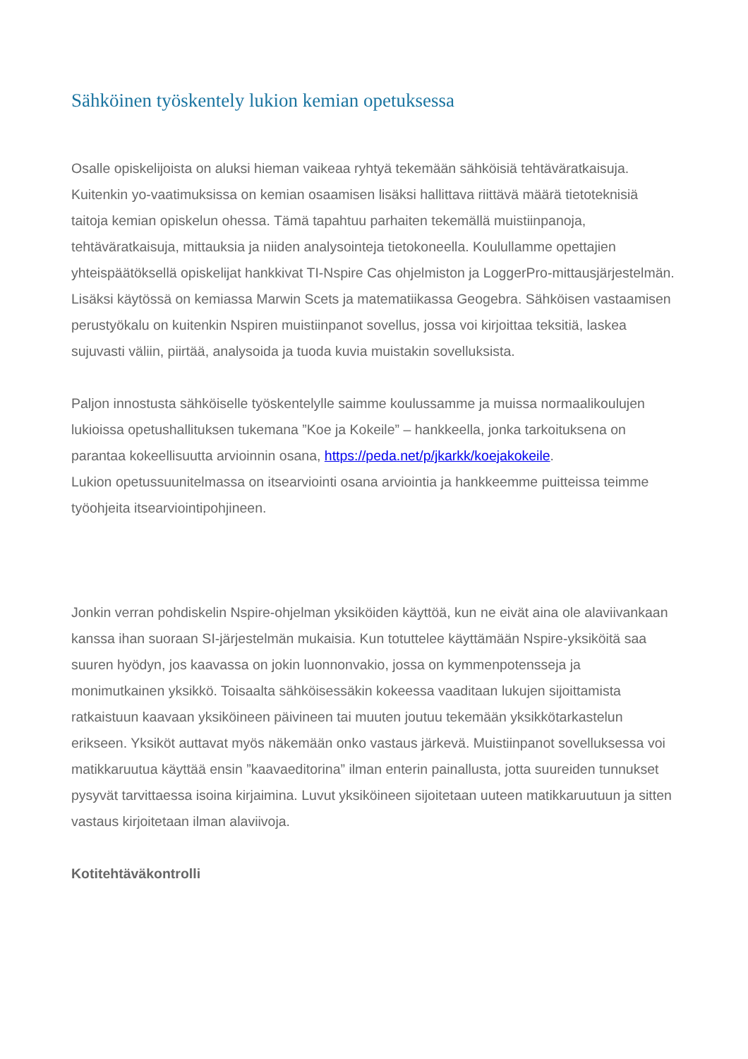Sähköinen työskentely lukion kemian opetuksessa
Osalle opiskelijoista on aluksi hieman vaikeaa ryhtyä tekemään sähköisiä tehtäväratkaisuja. Kuitenkin yo-vaatimuksissa on kemian osaamisen lisäksi hallittava riittävä määrä tietoteknisiä taitoja kemian opiskelun ohessa. Tämä tapahtuu parhaiten tekemällä muistiinpanoja, tehtäväratkaisuja, mittauksia ja niiden analysointeja tietokoneella. Koulullamme opettajien yhteispäätöksellä opiskelijat hankkivat TI-Nspire Cas ohjelmiston ja LoggerPro-mittausjärjestelmän. Lisäksi käytössä on kemiassa Marwin Scets ja matematiikassa Geogebra. Sähköisen vastaamisen perustyökalu on kuitenkin Nspiren muistiinpanot sovellus, jossa voi kirjoittaa teksitiä, laskea sujuvasti väliin, piirtää, analysoida ja tuoda kuvia muistakin sovelluksista.
Paljon innostusta sähköiselle työskentelylle saimme koulussamme ja muissa normaalikoulujen lukioissa opetushallituksen tukemana ”Koe ja Kokeile” – hankkeella, jonka tarkoituksena on parantaa kokeellisuutta arvioinnin osana, https://peda.net/p/jkarkk/koejakokeile.
Lukion opetussuunitelmassa on itsearviointi osana arviointia ja hankkeemme puitteissa teimme työohjeita itsearviointipohjineen.
Jonkin verran pohdiskelin Nspire-ohjelman yksiköiden käyttöä, kun ne eivät aina ole alaviivankaan kanssa ihan suoraan SI-järjestelmän mukaisia. Kun totuttelee käyttämään Nspire-yksiköitä saa suuren hyödyn, jos kaavassa on jokin luonnonvakio, jossa on kymmenpotensseja ja monimutkainen yksikkö. Toisaalta sähköisessäkin kokeessa vaaditaan lukujen sijoittamista ratkaistuun kaavaan yksiköineen päivineen tai muuten joutuu tekemään yksikkötarkastelun erikseen. Yksiköt auttavat myös näkemään onko vastaus järkevä. Muistiinpanot sovelluksessa voi matikkaruutua käyttää ensin ”kaavaeditorina” ilman enterin painallusta, jotta suureiden tunnukset pysyvät tarvittaessa isoina kirjaimina. Luvut yksiköineen sijoitetaan uuteen matikkaruutuun ja sitten vastaus kirjoitetaan ilman alaviivoja.
Kotitehtäväkontrolli